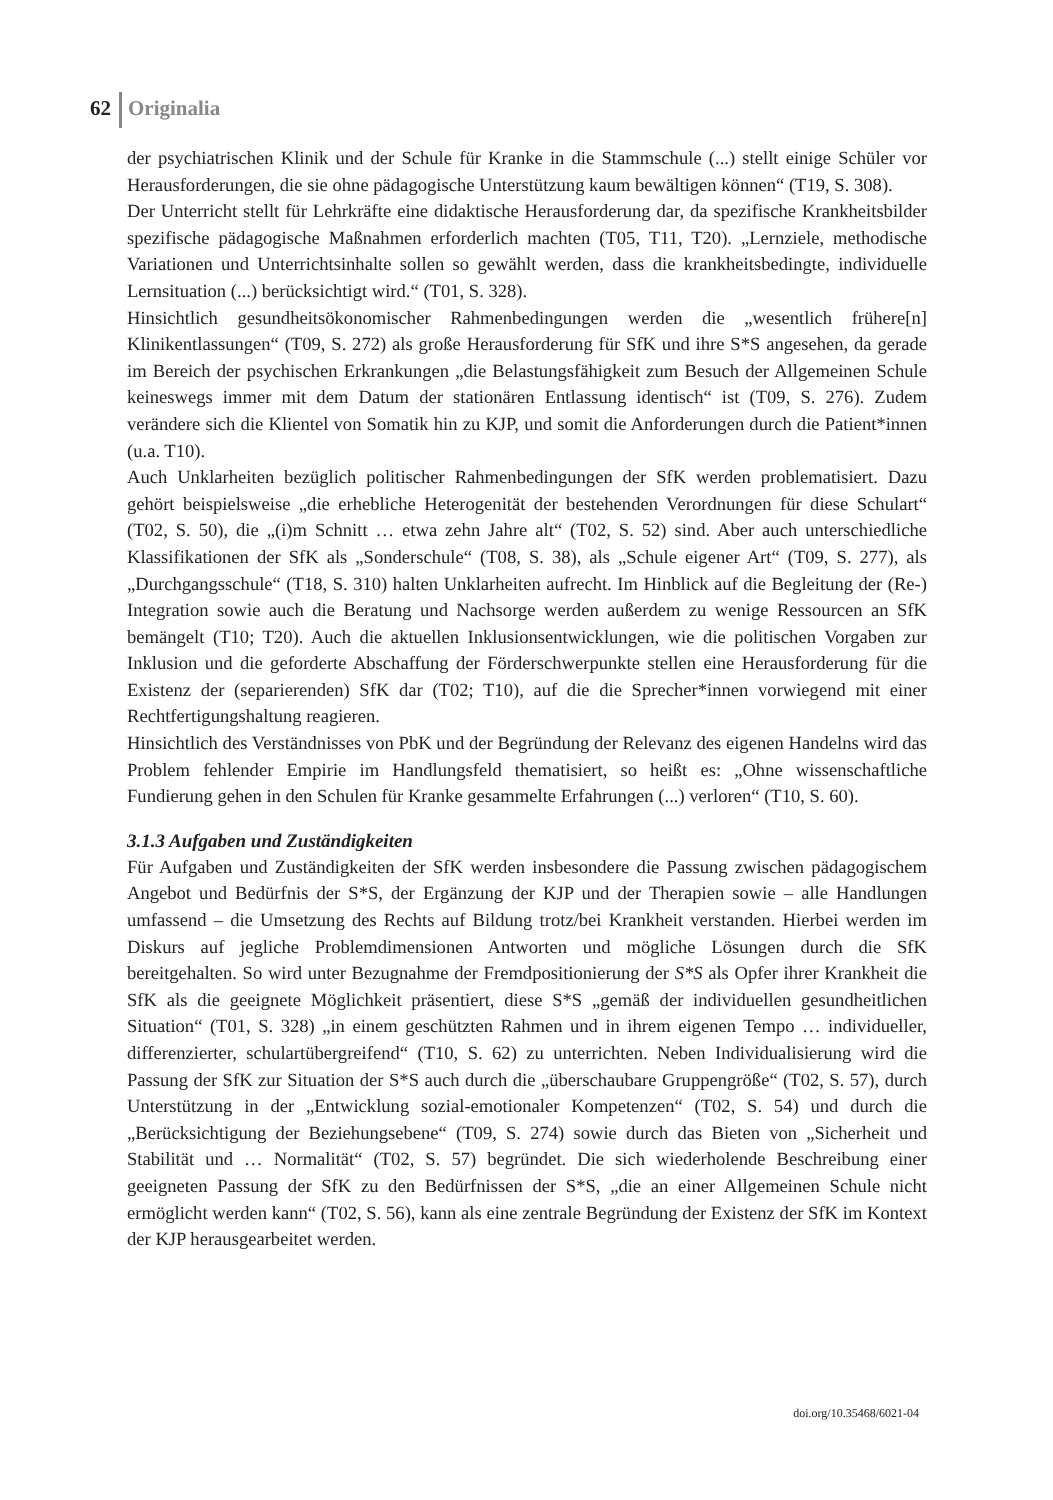62 Originalia
der psychiatrischen Klinik und der Schule für Kranke in die Stammschule (...) stellt einige Schüler vor Herausforderungen, die sie ohne pädagogische Unterstützung kaum bewältigen können“ (T19, S. 308).
Der Unterricht stellt für Lehrkräfte eine didaktische Herausforderung dar, da spezifische Krankheitsbilder spezifische pädagogische Maßnahmen erforderlich machten (T05, T11, T20). „Lernziele, methodische Variationen und Unterrichtsinhalte sollen so gewählt werden, dass die krankheitsbedingte, individuelle Lernsituation (...) berücksichtigt wird.“ (T01, S. 328).
Hinsichtlich gesundheitsökonomischer Rahmenbedingungen werden die „wesentlich frühere[n] Klinikentlassungen“ (T09, S. 272) als große Herausforderung für SfK und ihre S*S angesehen, da gerade im Bereich der psychischen Erkrankungen „die Belastungsfähigkeit zum Besuch der Allgemeinen Schule keineswegs immer mit dem Datum der stationären Entlassung identisch“ ist (T09, S. 276). Zudem verändere sich die Klientel von Somatik hin zu KJP, und somit die Anforderungen durch die Patient*innen (u.a. T10).
Auch Unklarheiten bezüglich politischer Rahmenbedingungen der SfK werden problematisiert. Dazu gehört beispielsweise „die erhebliche Heterogenität der bestehenden Verordnungen für diese Schulart“ (T02, S. 50), die „(i)m Schnitt … etwa zehn Jahre alt“ (T02, S. 52) sind. Aber auch unterschiedliche Klassifikationen der SfK als „Sonderschule“ (T08, S. 38), als „Schule eigener Art“ (T09, S. 277), als „Durchgangsschule“ (T18, S. 310) halten Unklarheiten aufrecht. Im Hinblick auf die Begleitung der (Re-) Integration sowie auch die Beratung und Nachsorge werden außerdem zu wenige Ressourcen an SfK bemängelt (T10; T20). Auch die aktuellen Inklusionsentwicklungen, wie die politischen Vorgaben zur Inklusion und die geforderte Abschaffung der Förderschwerpunkte stellen eine Herausforderung für die Existenz der (separierenden) SfK dar (T02; T10), auf die die Sprecher*innen vorwiegend mit einer Rechtfertigungshaltung reagieren.
Hinsichtlich des Verständnisses von PbK und der Begründung der Relevanz des eigenen Handelns wird das Problem fehlender Empirie im Handlungsfeld thematisiert, so heißt es: „Ohne wissenschaftliche Fundierung gehen in den Schulen für Kranke gesammelte Erfahrungen (...) verloren“ (T10, S. 60).
3.1.3 Aufgaben und Zuständigkeiten
Für Aufgaben und Zuständigkeiten der SfK werden insbesondere die Passung zwischen pädagogischem Angebot und Bedürfnis der S*S, der Ergänzung der KJP und der Therapien sowie – alle Handlungen umfassend – die Umsetzung des Rechts auf Bildung trotz/bei Krankheit verstanden. Hierbei werden im Diskurs auf jegliche Problemdimensionen Antworten und mögliche Lösungen durch die SfK bereitgehalten. So wird unter Bezugnahme der Fremdpositionierung der S*S als Opfer ihrer Krankheit die SfK als die geeignete Möglichkeit präsentiert, diese S*S „gemäß der individuellen gesundheitlichen Situation“ (T01, S. 328) „in einem geschützten Rahmen und in ihrem eigenen Tempo … individueller, differenzierter, schulartübergreifend“ (T10, S. 62) zu unterrichten. Neben Individualisierung wird die Passung der SfK zur Situation der S*S auch durch die „überschaubare Gruppengröße“ (T02, S. 57), durch Unterstützung in der „Entwicklung sozial-emotionaler Kompetenzen“ (T02, S. 54) und durch die „Berücksichtigung der Beziehungsebene“ (T09, S. 274) sowie durch das Bieten von „Sicherheit und Stabilität und … Normalität“ (T02, S. 57) begründet. Die sich wiederholende Beschreibung einer geeigneten Passung der SfK zu den Bedürfnissen der S*S, „die an einer Allgemeinen Schule nicht ermöglicht werden kann“ (T02, S. 56), kann als eine zentrale Begründung der Existenz der SfK im Kontext der KJP herausgearbeitet werden.
doi.org/10.35468/6021-04